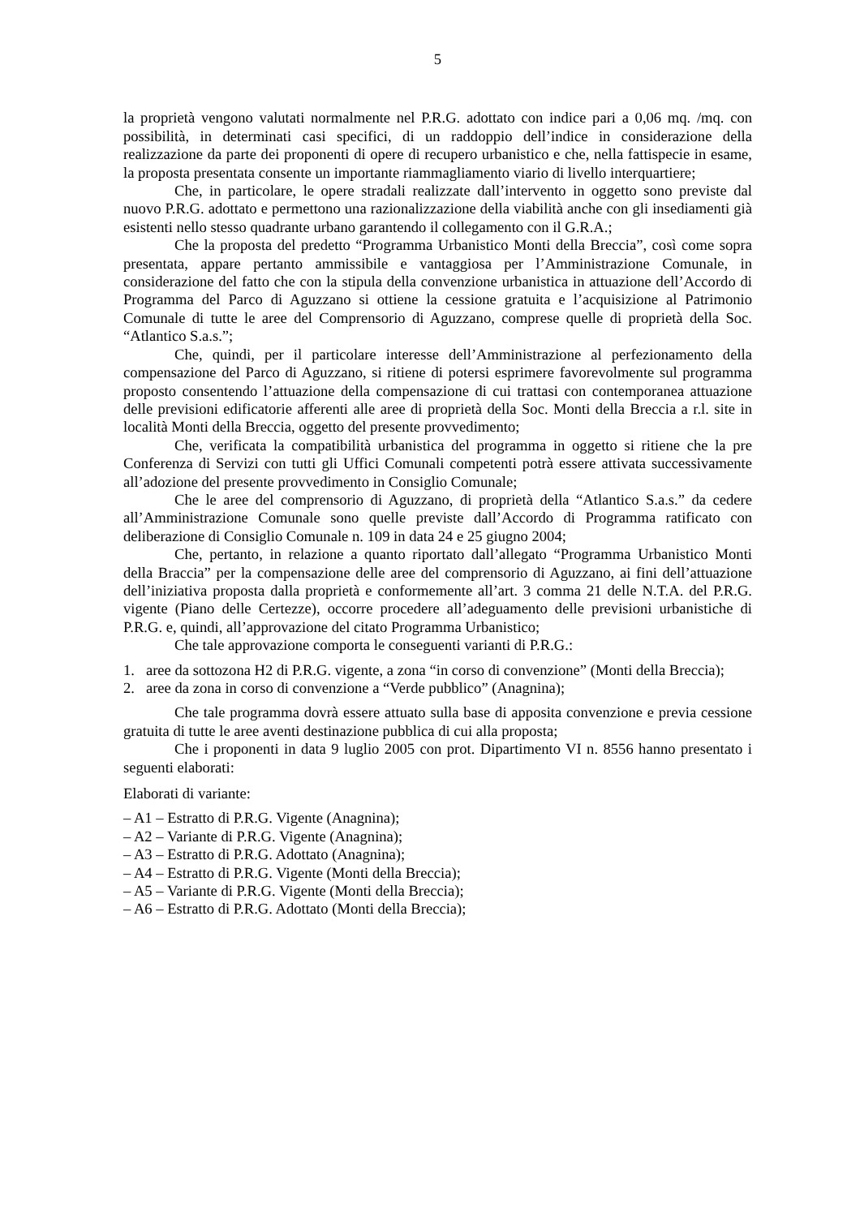5
la proprietà vengono valutati normalmente nel P.R.G. adottato con indice pari a 0,06 mq. /mq. con possibilità, in determinati casi specifici, di un raddoppio dell’indice in considerazione della realizzazione da parte dei proponenti di opere di recupero urbanistico e che, nella fattispecie in esame, la proposta presentata consente un importante riammagliamento viario di livello interquartiere;
Che, in particolare, le opere stradali realizzate dall’intervento in oggetto sono previste dal nuovo P.R.G. adottato e permettono una razionalizzazione della viabilità anche con gli insediamenti già esistenti nello stesso quadrante urbano garantendo il collegamento con il G.R.A.;
Che la proposta del predetto “Programma Urbanistico Monti della Breccia”, così come sopra presentata, appare pertanto ammissibile e vantaggiosa per l’Amministrazione Comunale, in considerazione del fatto che con la stipula della convenzione urbanistica in attuazione dell’Accordo di Programma del Parco di Aguzzano si ottiene la cessione gratuita e l’acquisizione al Patrimonio Comunale di tutte le aree del Comprensorio di Aguzzano, comprese quelle di proprietà della Soc. “Atlantico S.a.s.”;
Che, quindi, per il particolare interesse dell’Amministrazione al perfezionamento della compensazione del Parco di Aguzzano, si ritiene di potersi esprimere favorevolmente sul programma proposto consentendo l’attuazione della compensazione di cui trattasi con contemporanea attuazione delle previsioni edificatorie afferenti alle aree di proprietà della Soc. Monti della Breccia a r.l. site in località Monti della Breccia, oggetto del presente provvedimento;
Che, verificata la compatibilità urbanistica del programma in oggetto si ritiene che la pre Conferenza di Servizi con tutti gli Uffici Comunali competenti potrà essere attivata successivamente all’adozione del presente provvedimento in Consiglio Comunale;
Che le aree del comprensorio di Aguzzano, di proprietà della “Atlantico S.a.s.” da cedere all’Amministrazione Comunale sono quelle previste dall’Accordo di Programma ratificato con deliberazione di Consiglio Comunale n. 109 in data 24 e 25 giugno 2004;
Che, pertanto, in relazione a quanto riportato dall’allegato “Programma Urbanistico Monti della Braccia” per la compensazione delle aree del comprensorio di Aguzzano, ai fini dell’attuazione dell’iniziativa proposta dalla proprietà e conformemente all’art. 3 comma 21 delle N.T.A. del P.R.G. vigente (Piano delle Certezze), occorre procedere all’adeguamento delle previsioni urbanistiche di P.R.G. e, quindi, all’approvazione del citato Programma Urbanistico;
Che tale approvazione comporta le conseguenti varianti di P.R.G.:
1. aree da sottozona H2 di P.R.G. vigente, a zona “in corso di convenzione” (Monti della Breccia);
2. aree da zona in corso di convenzione a “Verde pubblico” (Anagnina);
Che tale programma dovrà essere attuato sulla base di apposita convenzione e previa cessione gratuita di tutte le aree aventi destinazione pubblica di cui alla proposta;
Che i proponenti in data 9 luglio 2005 con prot. Dipartimento VI n. 8556 hanno presentato i seguenti elaborati:
Elaborati di variante:
– A1 – Estratto di P.R.G. Vigente (Anagnina);
– A2 – Variante di P.R.G. Vigente (Anagnina);
– A3 – Estratto di P.R.G. Adottato (Anagnina);
– A4 – Estratto di P.R.G. Vigente (Monti della Breccia);
– A5 – Variante di P.R.G. Vigente (Monti della Breccia);
– A6 – Estratto di P.R.G. Adottato (Monti della Breccia);